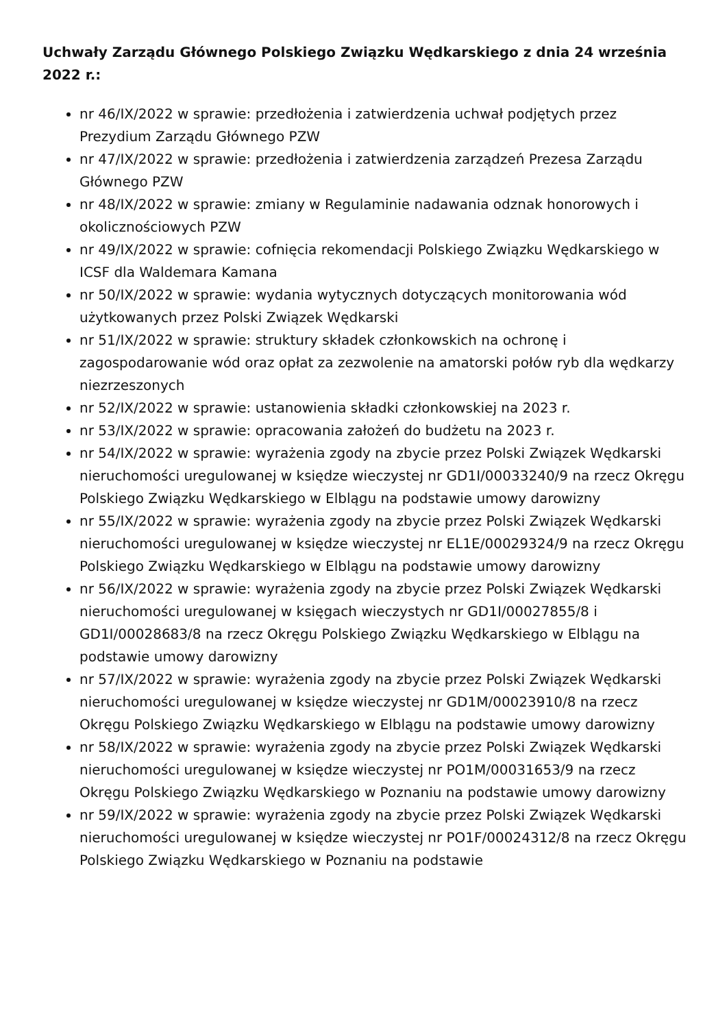Uchwały Zarządu Głównego Polskiego Związku Wędkarskiego z dnia 24 września 2022 r.:
nr 46/IX/2022 w sprawie: przedłożenia i zatwierdzenia uchwał podjętych przez Prezydium Zarządu Głównego PZW
nr 47/IX/2022 w sprawie: przedłożenia i zatwierdzenia zarządzeń Prezesa Zarządu Głównego PZW
nr 48/IX/2022 w sprawie: zmiany w Regulaminie nadawania odznak honorowych i okolicznościowych PZW
nr 49/IX/2022 w sprawie: cofnięcia rekomendacji Polskiego Związku Wędkarskiego w ICSF dla Waldemara Kamana
nr 50/IX/2022 w sprawie: wydania wytycznych dotyczących monitorowania wód użytkowanych przez Polski Związek Wędkarski
nr 51/IX/2022 w sprawie: struktury składek członkowskich na ochronę i zagospodarowanie wód oraz opłat za zezwolenie na amatorski połów ryb dla wędkarzy niezrzeszonych
nr 52/IX/2022 w sprawie: ustanowienia składki członkowskiej na 2023 r.
nr 53/IX/2022 w sprawie: opracowania założeń do budżetu na 2023 r.
nr 54/IX/2022 w sprawie: wyrażenia zgody na zbycie przez Polski Związek Wędkarski nieruchomości uregulowanej w księdze wieczystej nr GD1I/00033240/9 na rzecz Okręgu Polskiego Związku Wędkarskiego w Elblągu na podstawie umowy darowizny
nr 55/IX/2022 w sprawie: wyrażenia zgody na zbycie przez Polski Związek Wędkarski nieruchomości uregulowanej w księdze wieczystej nr EL1E/00029324/9 na rzecz Okręgu Polskiego Związku Wędkarskiego w Elblągu na podstawie umowy darowizny
nr 56/IX/2022 w sprawie: wyrażenia zgody na zbycie przez Polski Związek Wędkarski nieruchomości uregulowanej w księgach wieczystych nr GD1I/00027855/8 i GD1I/00028683/8 na rzecz Okręgu Polskiego Związku Wędkarskiego w Elblągu na podstawie umowy darowizny
nr 57/IX/2022 w sprawie: wyrażenia zgody na zbycie przez Polski Związek Wędkarski nieruchomości uregulowanej w księdze wieczystej nr GD1M/00023910/8 na rzecz Okręgu Polskiego Związku Wędkarskiego w Elblągu na podstawie umowy darowizny
nr 58/IX/2022 w sprawie: wyrażenia zgody na zbycie przez Polski Związek Wędkarski nieruchomości uregulowanej w księdze wieczystej nr PO1M/00031653/9 na rzecz Okręgu Polskiego Związku Wędkarskiego w Poznaniu na podstawie umowy darowizny
nr 59/IX/2022 w sprawie: wyrażenia zgody na zbycie przez Polski Związek Wędkarski nieruchomości uregulowanej w księdze wieczystej nr PO1F/00024312/8 na rzecz Okręgu Polskiego Związku Wędkarskiego w Poznaniu na podstawie